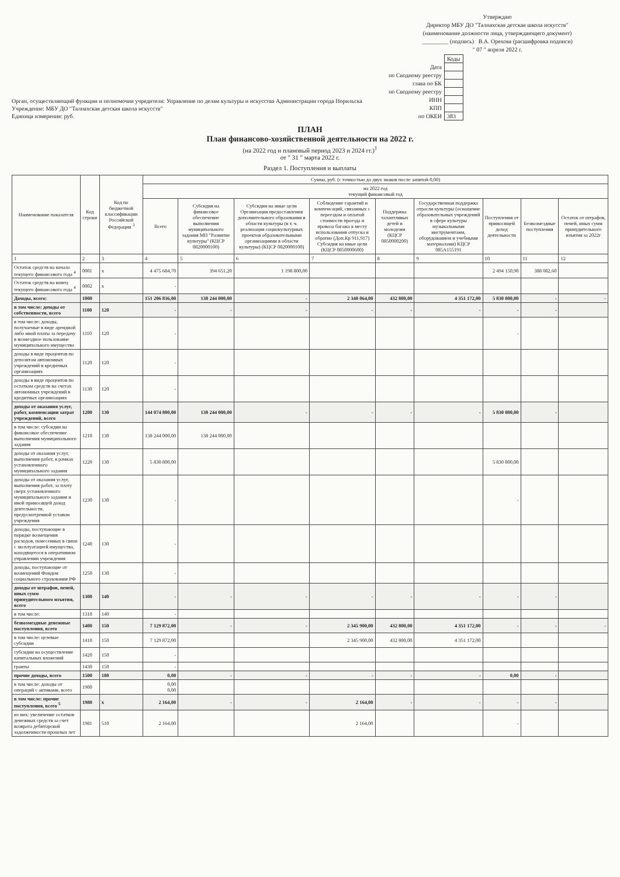Орган, осуществляющий функции и полномочия учредителя: Управление по делам культуры и искусства Администрации города Норильска
Учреждение: МБУ ДО "Талнахская детская школа искусств"
Единица измерения: руб.
Утверждаю
Директор МБУ ДО "Талнахская детская школа искусств"
(наименование должности лица, утверждающего документ)
_________ (подпись) В.А. Орехова (расшифровка подписи)
" 07 " апреля 2022 г.
| | Коды |
| Дата | |
| по Сводному реестру | |
| глава по БК | |
| по Сводному реестру | |
| ИНН | |
| КПП | |
| по ОКЕИ | 383 |
ПЛАН
План финансово-хозяйственной деятельности на 2022 г.
(на 2022 год и плановый период 2023 и 2024 гг.)<sup>1</sup>
от " 31 " марта 2022 г.
Раздел 1. Поступления и выплаты
| Наименование показателя | Код строки | Код по бюджетной классификации Российской Федерации <sup>3</sup> | Сумма, руб. (с точностью до двух знаков после запятой-0,00) | | | | | | | | |
| --- | --- | --- | --- | --- | --- | --- | --- | --- | --- | --- | --- |
| | | | на 2022 год текущий финансовый год | | | | | | | | |
| | | | Всего | Субсидия на финансовое обеспечение выполнения муниципального задания МП "Развитие культуры" (КЦСР 0820000100) | Субсидии на иные цели Организация предоставления дополнительного образования в области культуры (в т. ч. реализация социокультурных проектов образовательными организациями в области культуры) (КЦСР 0820000100) | Соблюдение гарантий и компенсаций, связанных с переездом и оплатой стоимости проезда и провоза багажа к месту использования отпуска и обратно (Доп.Кр 911,917) Субсидия на иные цели (КЦСР 0850000600) | Поддержка талантливых детей и молодежи (КЦСР 0850000200) | Государственная поддержка отрасли культуры (оснащение образовательных учреждений в сфере культуры музыкальными инструментами, оборудованием и учебными материалами) КЦСР 085А155191 | Поступления от приносящей доход деятельности | Безвозмездные поступления | Остаток от штрафов, пеней, иных сумм принудительного изъятия за 2022г |
| 1 | 2 | 3 | 4 | 5 | 6 | 7 | 8 | 9 | 10 | 11 | 12 |
| Остаток средств на начало текущего финансового года <sup>4</sup> | 0001 | x | 4 475 684,70 | 394 651,20 | 1 198 800,00 | | | | 2 494 150,90 | 388 082,60 | |
| Остаток средств на конец текущего финансового года <sup>4</sup> | 0002 | x | - | | | | | | | | |
| Доходы, всего: | 1000 | | 151 206 836,00 | 138 244 000,00 | - | 2 348 064,00 | 432 800,00 | 4 351 172,00 | 5 830 800,00 | - | - |
| в том числе: доходы от собственности, всего | 1100 | 120 | - | - | - | - | - | - | - | - | |
| в том числе: доходы, получаемые в виде арендной либо иной платы за передачу в возмездное пользование муниципального имущества | 1110 | 120 | - | | | | | | - | | |
| доходы в виде процентов по депозитам автономных учреждений в кредитных организациях | 1120 | 120 | - | | | | | | | | |
| доходы в виде процентов по остаткам средств на счетах автономных учреждений в кредитных организациях | 1130 | 120 | - | | | | | | | | |
| доходы от оказания услуг, работ, компенсации затрат учреждений, всего | 1200 | 130 | 144 074 800,00 | 138 244 000,00 | - | - | - | - | 5 830 800,00 | - | |
| в том числе: субсидии на финансовое обеспечение выполнения муниципального задания | 1210 | 130 | 138 244 000,00 | 138 244 000,00 | | | | | | | |
| доходы от оказания услуг, выполнения работ, в рамках установленного муниципального задания | 1220 | 130 | 5 830 800,00 | | | | | | 5 830 800,00 | | |
| доходы от оказания услуг, выполнения работ, за плату сверх установленного муниципального задания и иной приносящей доход деятельности, предусмотренной уставом учреждения | 1230 | 130 | - | | | | | | - | | |
| доходы, поступающие в порядке возмещения расходов, понесенных в связи с эксплуатацией имущества, находящегося в оперативном управлении учреждения | 1240 | 130 | - | | | | | | | | |
| доходы, поступающие от возмещений Фондом социального страхования РФ | 1250 | 130 | - | | | | | | | | |
| доходы от штрафов, пеней, иных сумм принудительного изъятия, всего | 1300 | 140 | - | - | - | - | - | - | - | - | |
| в том числе: | 1310 | 140 | - | | | | | | | | |
| безвозмездные денежные поступления, всего | 1400 | 150 | 7 129 872,00 | - | - | 2 345 900,00 | 432 800,00 | 4 351 172,00 | - | - | - |
| в том числе: целевые субсидии | 1410 | 150 | 7 129 872,00 | | | 2 345 900,00 | 432 800,00 | 4 351 172,00 | | | |
| субсидии на осуществление капитальных вложений | 1420 | 150 | - | | | | | | | | |
| гранты | 1430 | 150 | - | | | | | | | | |
| прочие доходы, всего | 1500 | 180 | 0,00 | - | - | - | - | - | 0,00 | - | |
| в том числе: доходы от операций с активами, всего | 1900 | | 0,00 0,00 | | | | | | | | |
| в том числе: прочие поступления, всего <sup>5</sup> | 1980 | x | 2 164,00 | - | - | 2 164,00 | - | - | - | - | |
| из них: увеличение остатков денежных средств за счет возврата дебиторской задолженности прошлых лет | 1981 | 510 | 2 164,00 | | | 2 164,00 | | | - | | |